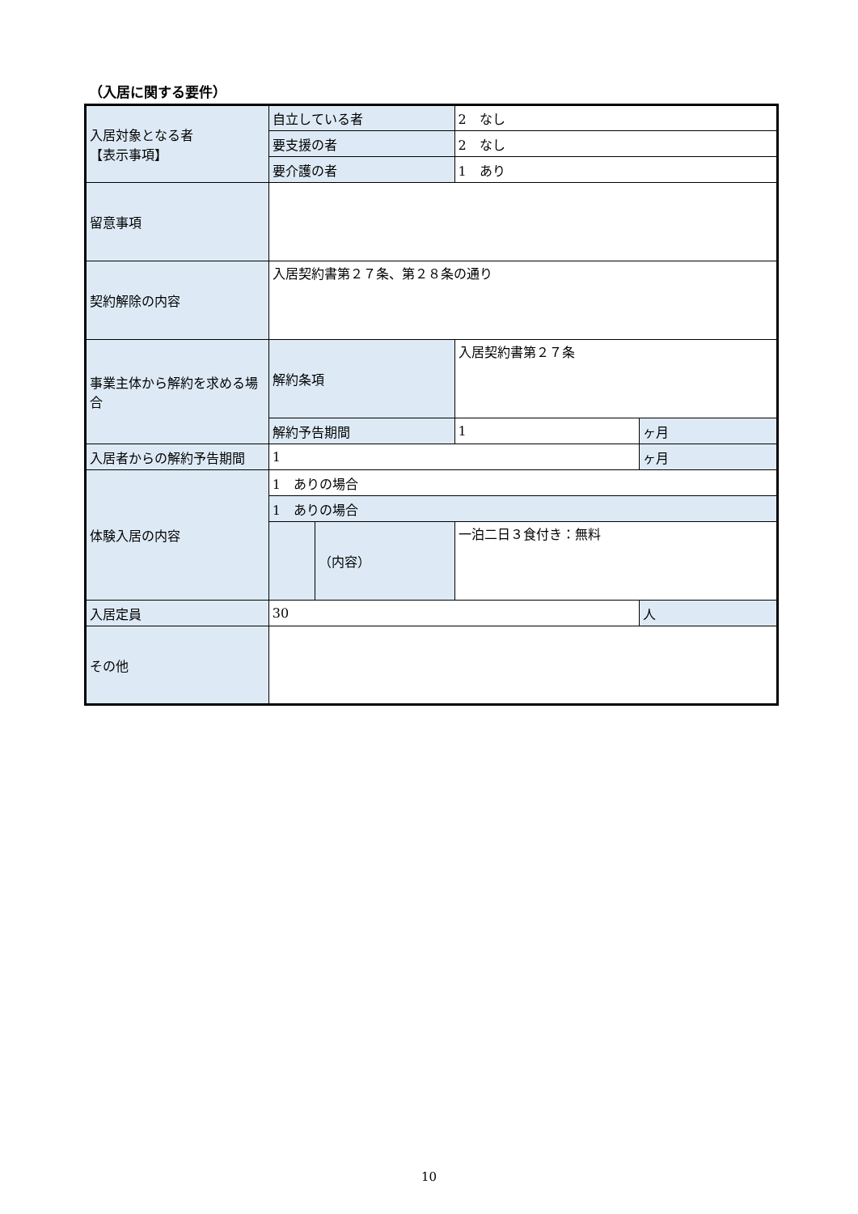（入居に関する要件）
| 入居対象となる者 【表示事項】 | 自立している者 | | 2 なし | |
| | 要支援の者 | | 2 なし | |
| | 要介護の者 | | 1 あり | |
| 留意事項 | | | | |
| 契約解除の内容 | 入居契約書第２７条、第２８条の通り | | | |
| 事業主体から解約を求める場合 | 解約条項 | | 入居契約書第２７条 | |
| | 解約予告期間 | | 1 | ヶ月 |
| 入居者からの解約予告期間 | 1 | | | ヶ月 |
| 体験入居の内容 | 1 ありの場合 | | | |
| | 1 ありの場合 | | | |
| | | （内容） | 一泊二日３食付き：無料 | |
| 入居定員 | 30 | | | 人 |
| その他 | | | | |
10